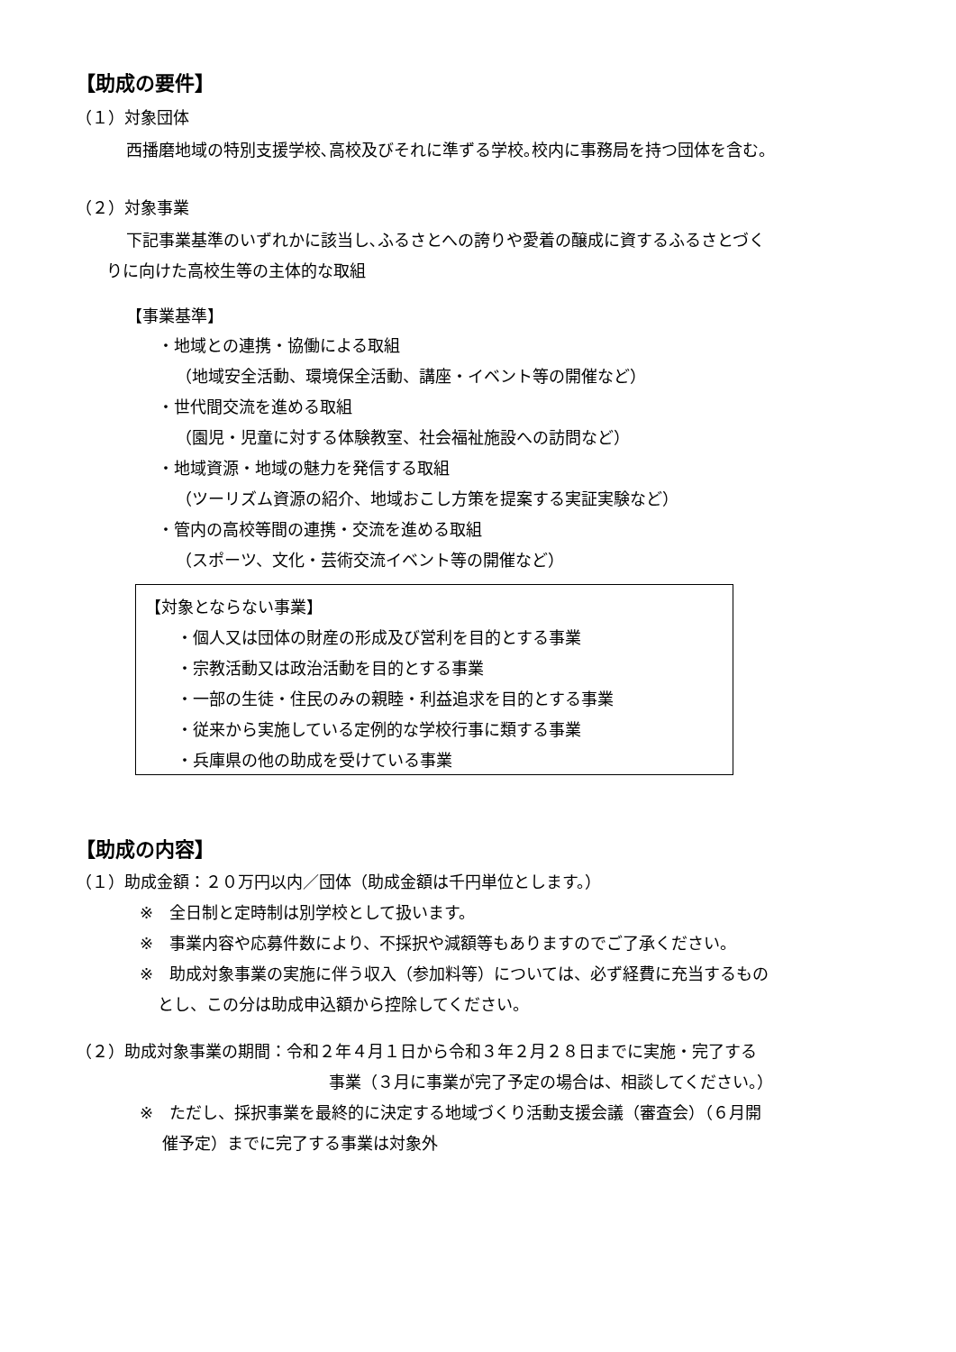【助成の要件】
（１）対象団体
西播磨地域の特別支援学校､高校及びそれに準ずる学校｡校内に事務局を持つ団体を含む。
（２）対象事業
下記事業基準のいずれかに該当し､ふるさとへの誇りや愛着の醸成に資するふるさとづく
りに向けた高校生等の主体的な取組
【事業基準】
・地域との連携・協働による取組
（地域安全活動、環境保全活動、講座・イベント等の開催など）
・世代間交流を進める取組
（園児・児童に対する体験教室、社会福祉施設への訪問など）
・地域資源・地域の魅力を発信する取組
（ツーリズム資源の紹介、地域おこし方策を提案する実証実験など）
・管内の高校等間の連携・交流を進める取組
（スポーツ、文化・芸術交流イベント等の開催など）
【対象とならない事業】
・個人又は団体の財産の形成及び営利を目的とする事業
・宗教活動又は政治活動を目的とする事業
・一部の生徒・住民のみの親睦・利益追求を目的とする事業
・従来から実施している定例的な学校行事に類する事業
・兵庫県の他の助成を受けている事業
【助成の内容】
（１）助成金額：２０万円以内／団体（助成金額は千円単位とします。）
※　全日制と定時制は別学校として扱います。
※　事業内容や応募件数により、不採択や減額等もありますのでご了承ください。
※　助成対象事業の実施に伴う収入（参加料等）については、必ず経費に充当するもの
とし、この分は助成申込額から控除してください。
（２）助成対象事業の期間：令和２年４月１日から令和３年２月２８日までに実施・完了する
事業（３月に事業が完了予定の場合は、相談してください。）
※　ただし、採択事業を最終的に決定する地域づくり活動支援会議（審査会）（６月開
催予定）までに完了する事業は対象外